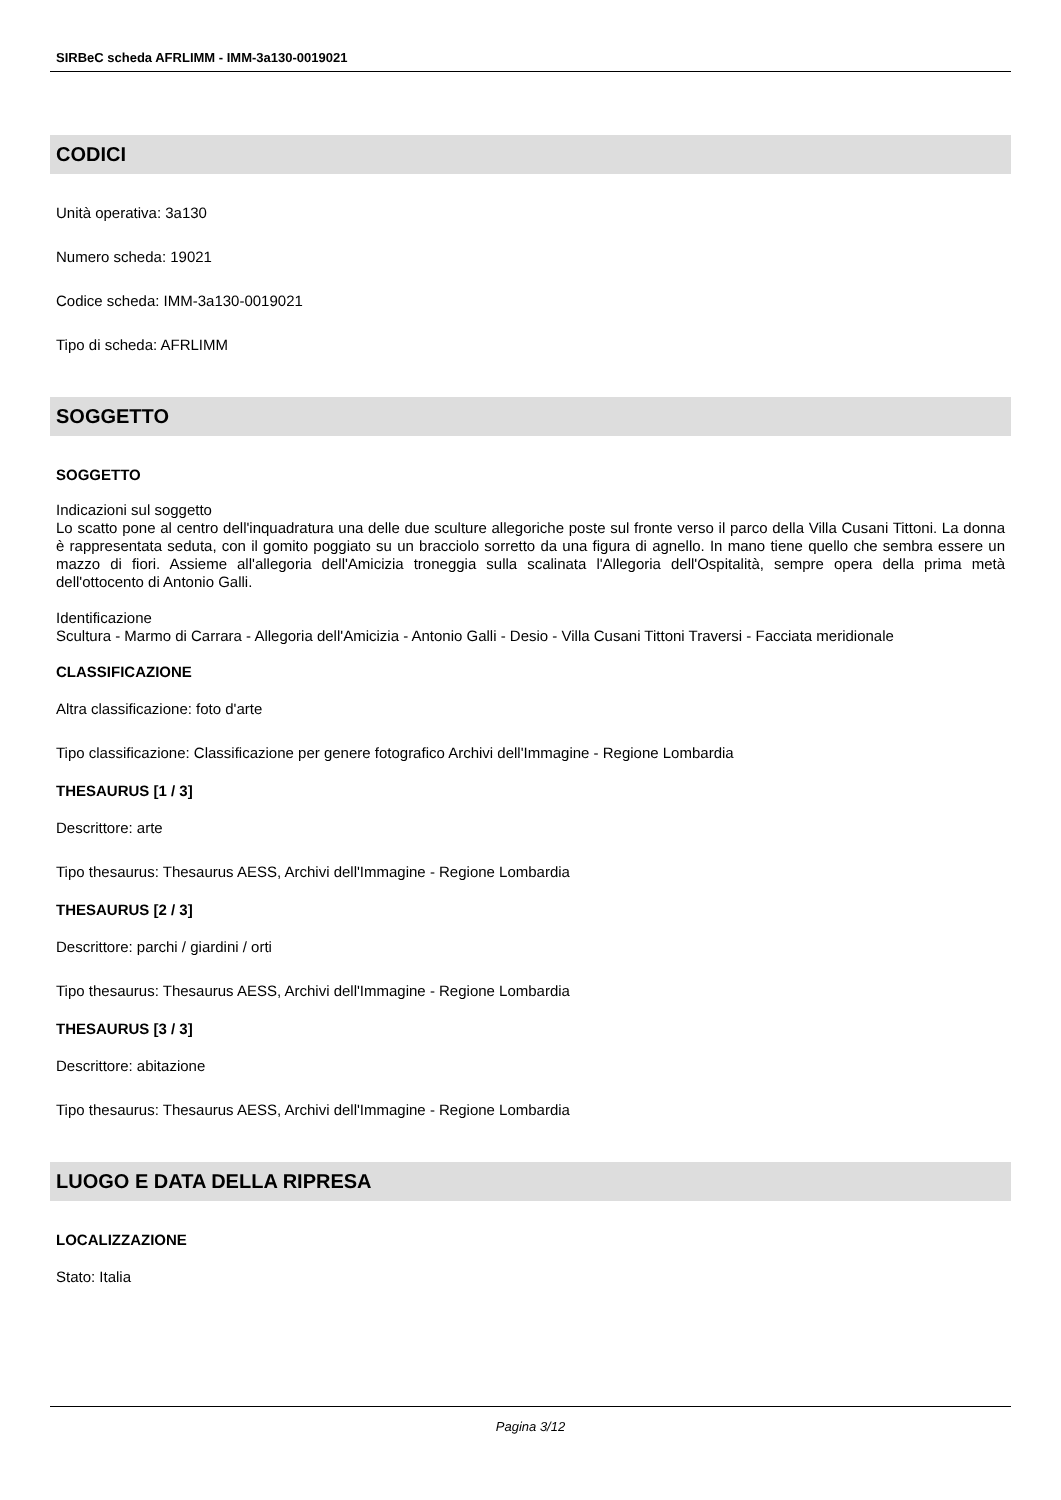SIRBeC scheda AFRLIMM - IMM-3a130-0019021
CODICI
Unità operativa: 3a130
Numero scheda: 19021
Codice scheda: IMM-3a130-0019021
Tipo di scheda: AFRLIMM
SOGGETTO
SOGGETTO
Indicazioni sul soggetto
Lo scatto pone al centro dell'inquadratura una delle due sculture allegoriche poste sul fronte verso il parco della Villa Cusani Tittoni. La donna è rappresentata seduta, con il gomito poggiato su un bracciolo sorretto da una figura di agnello. In mano tiene quello che sembra essere un mazzo di fiori. Assieme all'allegoria dell'Amicizia troneggia sulla scalinata l'Allegoria dell'Ospitalità, sempre opera della prima metà dell'ottocento di Antonio Galli.
Identificazione
Scultura - Marmo di Carrara - Allegoria dell'Amicizia - Antonio Galli - Desio - Villa Cusani Tittoni Traversi - Facciata meridionale
CLASSIFICAZIONE
Altra classificazione: foto d'arte
Tipo classificazione: Classificazione per genere fotografico Archivi dell'Immagine - Regione Lombardia
THESAURUS [1 / 3]
Descrittore: arte
Tipo thesaurus: Thesaurus AESS, Archivi dell'Immagine - Regione Lombardia
THESAURUS [2 / 3]
Descrittore: parchi / giardini / orti
Tipo thesaurus: Thesaurus AESS, Archivi dell'Immagine - Regione Lombardia
THESAURUS [3 / 3]
Descrittore: abitazione
Tipo thesaurus: Thesaurus AESS, Archivi dell'Immagine - Regione Lombardia
LUOGO E DATA DELLA RIPRESA
LOCALIZZAZIONE
Stato: Italia
Pagina 3/12